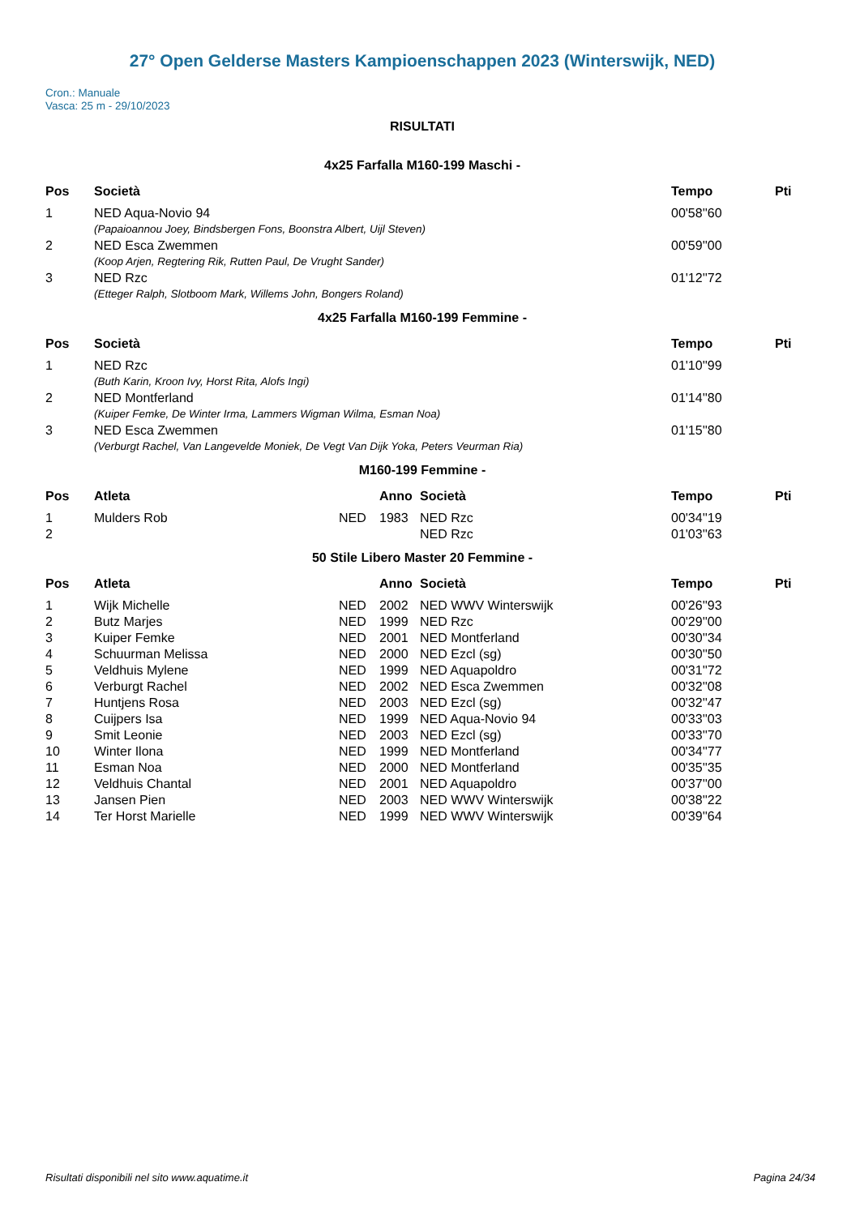27° Open Gelderse Masters Kampioenschappen 2023 (Winterswijk, NED)
Cron.: Manuale
Vasca: 25 m - 29/10/2023
RISULTATI
4x25 Farfalla M160-199 Maschi -
| Pos | Società | Tempo | Pti |
| --- | --- | --- | --- |
| 1 | NED Aqua-Novio 94 (Papaioannou Joey, Bindsbergen Fons, Boonstra Albert, Uijl Steven) | 00'58''60 | |
| 2 | NED Esca Zwemmen (Koop Arjen, Regtering Rik, Rutten Paul, De Vrught Sander) | 00'59''00 | |
| 3 | NED Rzc (Etteger Ralph, Slotboom Mark, Willems John, Bongers Roland) | 01'12''72 | |
4x25 Farfalla M160-199 Femmine -
| Pos | Società | Tempo | Pti |
| --- | --- | --- | --- |
| 1 | NED Rzc (Buth Karin, Kroon Ivy, Horst Rita, Alofs Ingi) | 01'10''99 | |
| 2 | NED Montferland (Kuiper Femke, De Winter Irma, Lammers Wigman Wilma, Esman Noa) | 01'14''80 | |
| 3 | NED Esca Zwemmen (Verburgt Rachel, Van Langevelde Moniek, De Vegt Van Dijk Yoka, Peters Veurman Ria) | 01'15''80 | |
M160-199 Femmine -
| Pos | Atleta | | Anno | Società | Tempo | Pti |
| --- | --- | --- | --- | --- | --- | --- |
| 1 | Mulders Rob | NED | 1983 | NED Rzc | 00'34''19 | |
| 2 | | | | NED Rzc | 01'03''63 | |
50 Stile Libero Master 20 Femmine -
| Pos | Atleta | | Anno | Società | Tempo | Pti |
| --- | --- | --- | --- | --- | --- | --- |
| 1 | Wijk Michelle | NED | 2002 | NED WWV Winterswijk | 00'26''93 | |
| 2 | Butz Marjes | NED | 1999 | NED Rzc | 00'29''00 | |
| 3 | Kuiper Femke | NED | 2001 | NED Montferland | 00'30''34 | |
| 4 | Schuurman Melissa | NED | 2000 | NED Ezcl (sg) | 00'30''50 | |
| 5 | Veldhuis Mylene | NED | 1999 | NED Aquapoldro | 00'31''72 | |
| 6 | Verburgt Rachel | NED | 2002 | NED Esca Zwemmen | 00'32''08 | |
| 7 | Huntjens Rosa | NED | 2003 | NED Ezcl (sg) | 00'32''47 | |
| 8 | Cuijpers Isa | NED | 1999 | NED Aqua-Novio 94 | 00'33''03 | |
| 9 | Smit Leonie | NED | 2003 | NED Ezcl (sg) | 00'33''70 | |
| 10 | Winter Ilona | NED | 1999 | NED Montferland | 00'34''77 | |
| 11 | Esman Noa | NED | 2000 | NED Montferland | 00'35''35 | |
| 12 | Veldhuis Chantal | NED | 2001 | NED Aquapoldro | 00'37''00 | |
| 13 | Jansen Pien | NED | 2003 | NED WWV Winterswijk | 00'38''22 | |
| 14 | Ter Horst Marielle | NED | 1999 | NED WWV Winterswijk | 00'39''64 | |
Risultati disponibili nel sito www.aquatime.it Pagina 24/34